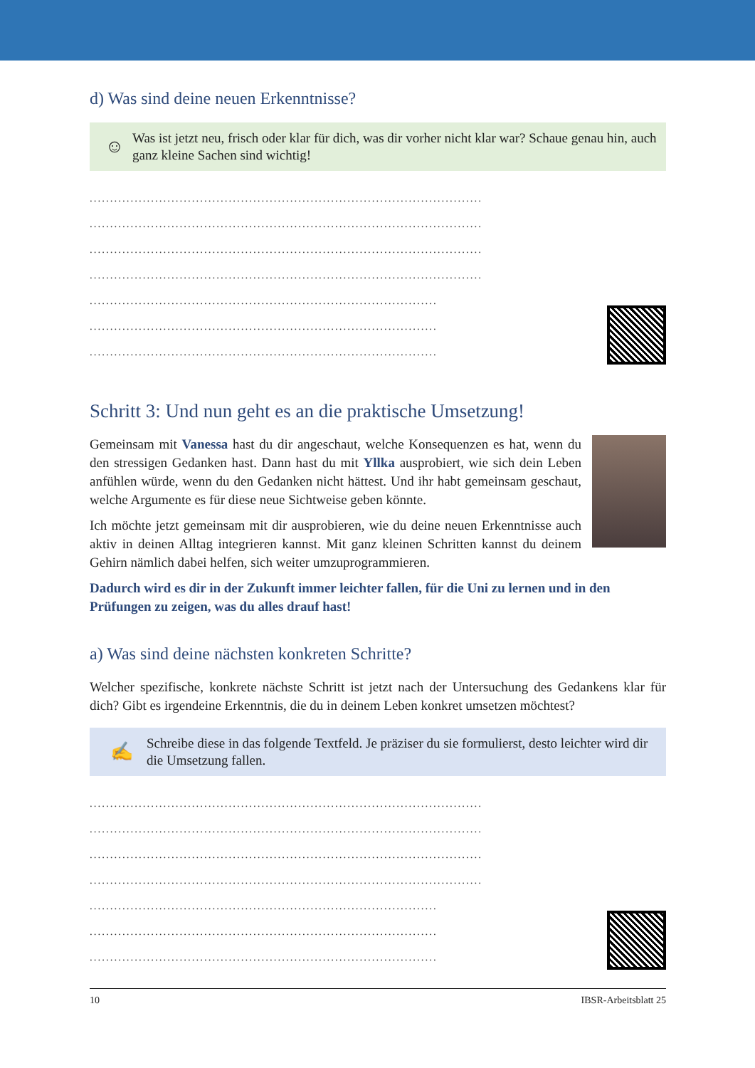d) Was sind deine neuen Erkenntnisse?
☺
Was ist jetzt neu, frisch oder klar für dich, was dir vorher nicht klar war? Schaue genau hin, auch ganz kleine Sachen sind wichtig!
................................................................................................
................................................................................................
................................................................................................
................................................................................................
.....................................................................................
.....................................................................................
.....................................................................................
Schritt 3: Und nun geht es an die praktische Umsetzung!
Gemeinsam mit Vanessa hast du dir angeschaut, welche Konsequenzen es hat, wenn du den stressigen Gedanken hast. Dann hast du mit Yllka ausprobiert, wie sich dein Leben anfühlen würde, wenn du den Gedanken nicht hättest. Und ihr habt gemeinsam geschaut, welche Argumente es für diese neue Sichtweise geben könnte.
Ich möchte jetzt gemeinsam mit dir ausprobieren, wie du deine neuen Erkenntnisse auch aktiv in deinen Alltag integrieren kannst. Mit ganz kleinen Schritten kannst du deinem Gehirn nämlich dabei helfen, sich weiter umzuprogrammieren.
Dadurch wird es dir in der Zukunft immer leichter fallen, für die Uni zu lernen und in den Prüfungen zu zeigen, was du alles drauf hast!
a) Was sind deine nächsten konkreten Schritte?
Welcher spezifische, konkrete nächste Schritt ist jetzt nach der Untersuchung des Gedankens klar für dich? Gibt es irgendeine Erkenntnis, die du in deinem Leben konkret umsetzen möchtest?
✍
Schreibe diese in das folgende Textfeld. Je präziser du sie formulierst, desto leichter wird dir die Umsetzung fallen.
................................................................................................
................................................................................................
................................................................................................
................................................................................................
.....................................................................................
.....................................................................................
.....................................................................................
10 IBSR-Arbeitsblatt 25